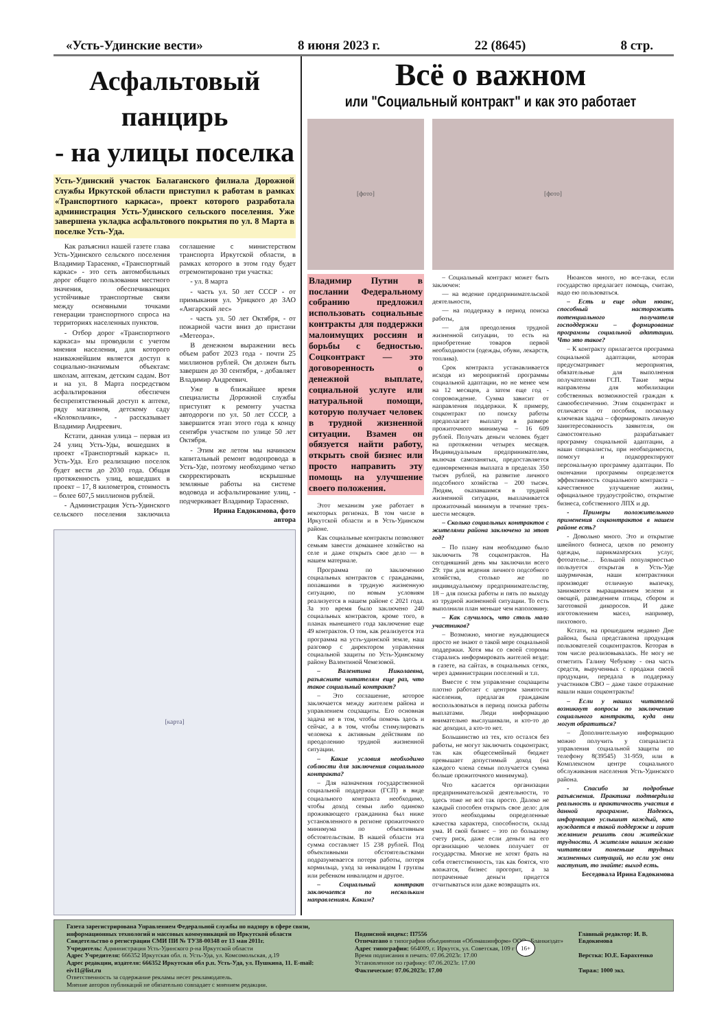«Усть-Удинские вести» 8 июня 2023 г. 22 (8645) 8 стр.
Асфальтовый панцирь
- на улицы поселка
Усть-Удинский участок Балаганского филиала Дорожной службы Иркутской области приступил к работам в рамках «Транспортного каркаса», проект которого разработала администрация Усть-Удинского сельского поселения. Уже завершена укладка асфальтового покрытия по ул. 8 Марта в поселке Усть-Уда.
Как разъяснил нашей газете глава Усть-Удинского сельского поселения Владимир Тарасенко, «Транспортный каркас» - это сеть автомобильных дорог общего пользования местного значения, обеспечивающих устойчивые транспортные связи между основными точками генерации транспортного спроса на территориях населенных пунктов.
- Отбор дорог «Транспортного каркаса» мы проводили с учетом мнения населения, для которого наиважнейшим является доступ к социально-значимым объектам: школам, аптекам, детским садам. Вот и на ул. 8 Марта посредством асфальтирования обеспечен беспрепятственный доступ к аптеке, ряду магазинов, детскому саду «Колокольчик», - рассказывает Владимир Андреевич.
Кстати, данная улица – первая из 24 улиц Усть-Уды, вошедших в проект «Транспортный каркас» п. Усть-Уда. Его реализацию поселок будет вести до 2030 года. Общая протяженность улиц, вошедших в проект – 17, 8 километров, стоимость – более 607,5 миллионов рублей.
- Администрация Усть-Удинского сельского поселения заключила соглашение с министерством транспорта Иркутской области, в рамках которого в этом году будет отремонтировано три участка:
- ул. 8 марта
- часть ул. 50 лет СССР - от примыкания ул. Урицкого до ЗАО «Ангарский лес»
- часть ул. 50 лет Октября, - от пожарной части вниз до пристани «Метеора».
В денежном выражении весь объем работ 2023 года - почти 25 миллионов рублей. Он должен быть завершен до 30 сентября, - добавляет Владимир Андреевич.
Уже в ближайшее время специалисты Дорожной службы приступят к ремонту участка автодороги по ул. 50 лет СССР, а завершится этап этого года к концу сентября участком по улице 50 лет Октября.
- Этим же летом мы начинаем капитальный ремонт водопровода в Усть-Уде, поэтому необходимо четко скорректировать вскрышные земляные работы на системе водовода и асфальтирование улиц, - подчеркивает Владимир Тарасенко.
Ирина Евдокимова, фото автора
[карта]
Всё о важном
или "Социальный контракт" и как это работает
[фото] [фото]
Владимир Путин в послании Федеральному собранию предложил использовать социальные контракты для поддержки малоимущих россиян и борьбы с бедностью. Соцконтракт — это договоренность о денежной выплате, социальной услуге или натуральной помощи, которую получает человек в трудной жизненной ситуации. Взамен он обязуется найти работу, открыть свой бизнес или просто направить эту помощь на улучшение своего положения.
Этот механизм уже работает в некоторых регионах. В том числе в Иркутской области и в Усть-Удинском районе.
Как социальные контракты позволяют семьям завести домашнее хозяйство на селе и даже открыть свое дело — в нашем материале.
Программа по заключению социальных контрактов с гражданами, попавшими в трудную жизненную ситуацию, по новым условиям реализуется в нашем районе с 2021 года. За это время было заключено 240 социальных контрактов, кроме того, в планах нынешнего года заключение еще 49 контрактов. О том, как реализуется эта программа на усть-удинской земле, наш разговор с директором управления социальной защиты по Усть-Удинскому району Валентиной Чемезовой.
– Валентина Николаевна, разъясните читателям еще раз, что такое социальный контракт?
– Это соглашение, которое заключается между жителем района и управлением соцзащиты. Его основная задача не в том, чтобы помочь здесь и сейчас, а в том, чтобы стимулировать человека к активным действиям по преодолению трудной жизненной ситуации.
– Какие условия необходимо соблюсти для заключения социального контракта?
– Для назначения государственной социальной поддержки (ГСП) в виде социального контракта необходимо, чтобы доход семьи либо одиноко проживающего гражданина был ниже установленного в регионе прожиточного минимума по объективным обстоятельствам. В нашей области эта сумма составляет 15 238 рублей. Под объективными обстоятельствами подразумевается потеря работы, потеря кормильца, уход за инвалидом I группы или ребенком инвалидом и другое.
– Социальный контракт заключается по нескольким направлениям. Каким?
– Социальный контракт может быть заключен:
— на ведение предпринимательской деятельности,
— на поддержку в период поиска работы,
— для преодоления трудной жизненной ситуации, то есть на приобретение товаров первой необходимости (одежды, обуви, лекарств, топлива).
Срок контракта устанавливается исходя из мероприятий программы социальной адаптации, но не менее чем на 12 месяцев, а затем еще год - сопровождение. Сумма зависит от направления поддержки. К примеру, соцконтракт по поиску работы предполагает выплату в размере прожиточного минимума – 16 609 рублей. Получать деньги человек будет на протяжении четырех месяцев. Индивидуальным предпринимателям, включая самозанятых, предоставляется единовременная выплата в пределах 350 тысяч рублей, на развитие личного подсобного хозяйства – 200 тысяч. Людям, оказавшимся в трудной жизненной ситуации, выплачивается прожиточный минимум в течение трех-шести месяцев.
– Сколько социальных контрактов с жителями района заключено за этот год?
– По плану нам необходимо было заключить 78 соцконтрактов. На сегодняшний день мы заключили всего 29: три для ведения личного подсобного хозяйства, столько же по индивидуальному предпринимательству, 18 – для поиска работы и пять по выходу из трудной жизненной ситуации. То есть выполнили план меньше чем наполовину.
– Как случилось, что столь мало участников?
– Возможно, многие нуждающиеся просто не знают о такой мере социальной поддержки. Хотя мы со своей стороны старались информировать жителей везде: в газете, на сайтах, в социальных сетях, через администрации поселений и т.п.
Вместе с тем управление соцзащиты плотно работает с центром занятости населения, предлагая гражданам воспользоваться в период поиска работы выплатами. Люди информацию внимательно выслушивали, и кто-то до нас доходил, а кто-то нет.
Большинство из тех, кто остался без работы, не могут заключить соцконтракт, так как общесемейный бюджет превышает допустимый доход (на каждого члена семьи получается сумма больше прожиточного минимума).
Что касается организации предпринимательской деятельности, то здесь тоже не всё так просто. Далеко не каждый способен открыть свое дело: для этого необходимы определенные качества характера, способности, склад ума. И свой бизнес – это по большому счету риск, даже если деньги на его организацию человек получает от государства. Многие не хотят брать на себя ответственность, так как боятся, что вложатся, бизнес прогорит, а за потраченные деньги придется отчитываться или даже возвращать их.
Нюансов много, но все-таки, если государство предлагает помощь, считаю, надо ею пользоваться.
– Есть и еще один нюанс, способный насторожить потенциального получателя господдержки – формирование программы социальной адаптации. Что это такое?
– К контракту прилагается программа социальной адаптации, которая предусматривает мероприятия, обязательные для выполнения получателями ГСП. Такие меры направлены для мобилизации собственных возможностей граждан к самообеспечению. Этим соцконтракт и отличается от пособия, поскольку ключевая задача – сформировать личную заинтересованность заявителя, он самостоятельно разрабатывает программу социальной адаптации, а наши специалисты, при необходимости, помогут и подкорректируют персональную программу адаптации. По окончании программы определяется эффективность социального контракта – качественное улучшение жизни, официальное трудоустройство, открытие бизнеса, собственного ЛПХ и др.
- Примеры положительного применения соцконтрактов в нашем районе есть?
- Довольно много. Это и открытие швейного бизнеса, цехов по ремонту одежды, парикмахерских услуг, фотоателье… Большой популярностью пользуется открытая в Усть-Уде шаурмичная, наши контрактники производят отличную выпечку, занимаются выращиванием зелени и овощей, разведением птицы, сбором и заготовкой дикоросов. И даже изготовлением масел, например, пихтового.
Кстати, на прошедшем недавно Дне района, была представлена продукция пользователей соцконтрактов. Которая в том числе реализовывалась. Не могу не отметить Галину Чебукову - она часть средств, вырученных с продажи своей продукции, передала в поддержку участников СВО – даже такое отражение нашли наши соцконтракты!
– Если у наших читателей возникнут вопросы по заключению социального контракта, куда они могут обратиться?
– Дополнительную информацию можно получить у специалиста управления социальной защиты по телефону 8(39545) 31-959, или в Комплексном центре социального обслуживания населения Усть-Удинского района.
- Спасибо за подробные разъяснения. Практика подтвердила реальность и практичность участия в данной программе. Надеюсь, информацию услышит каждый, кто нуждается в такой поддержке и горит желанием решить свои житейские трудности. А жителям нашим желаю читателям поменьше трудных жизненных ситуаций, но если уж они наступит, то знайте: выход есть.
Беседовала Ирина Евдокимова
Газета зарегистрирована Управлением Федеральной службы по надзору в сфере связи, информационных технологий и массовых коммуникаций по Иркутской области
Свидетельство о регистрации СМИ ПИ № ТУ38-00348 от 13 мая 2011г.
Учредитель: Администрация Усть-Удинского р-на Иркутской области
Адрес Учредителя: 666352 Иркутская обл. п. Усть-Уда, ул. Комсомольская, д.19
Адрес редакции, издателя: 666352 Иркутская обл р.п. Усть-Уда, ул. Пушкина, 11. E-mail: eiv11@list.ru
Ответственность за содержание рекламы несет рекламодатель.
Мнение авторов публикаций не обязательно совпадает с мнением редакции.
Подписной индекс: П7556
Отпечатано в типографии объединения «Облмашинформ» ООО «Бланкиздат»
Адрес типографии: 664009, г. Иркутск, ул. Советская, 109 г 16+
Время подписания в печать: 07.06.2023г. 17.00
Установленное по графику: 07.06.2023г. 17.00
Фактическое: 07.06.2023г. 17.00
Главный редактор: И. В. Евдокимова
Верстка: Ю.Е. Барахтенко
Тираж: 1000 экз.